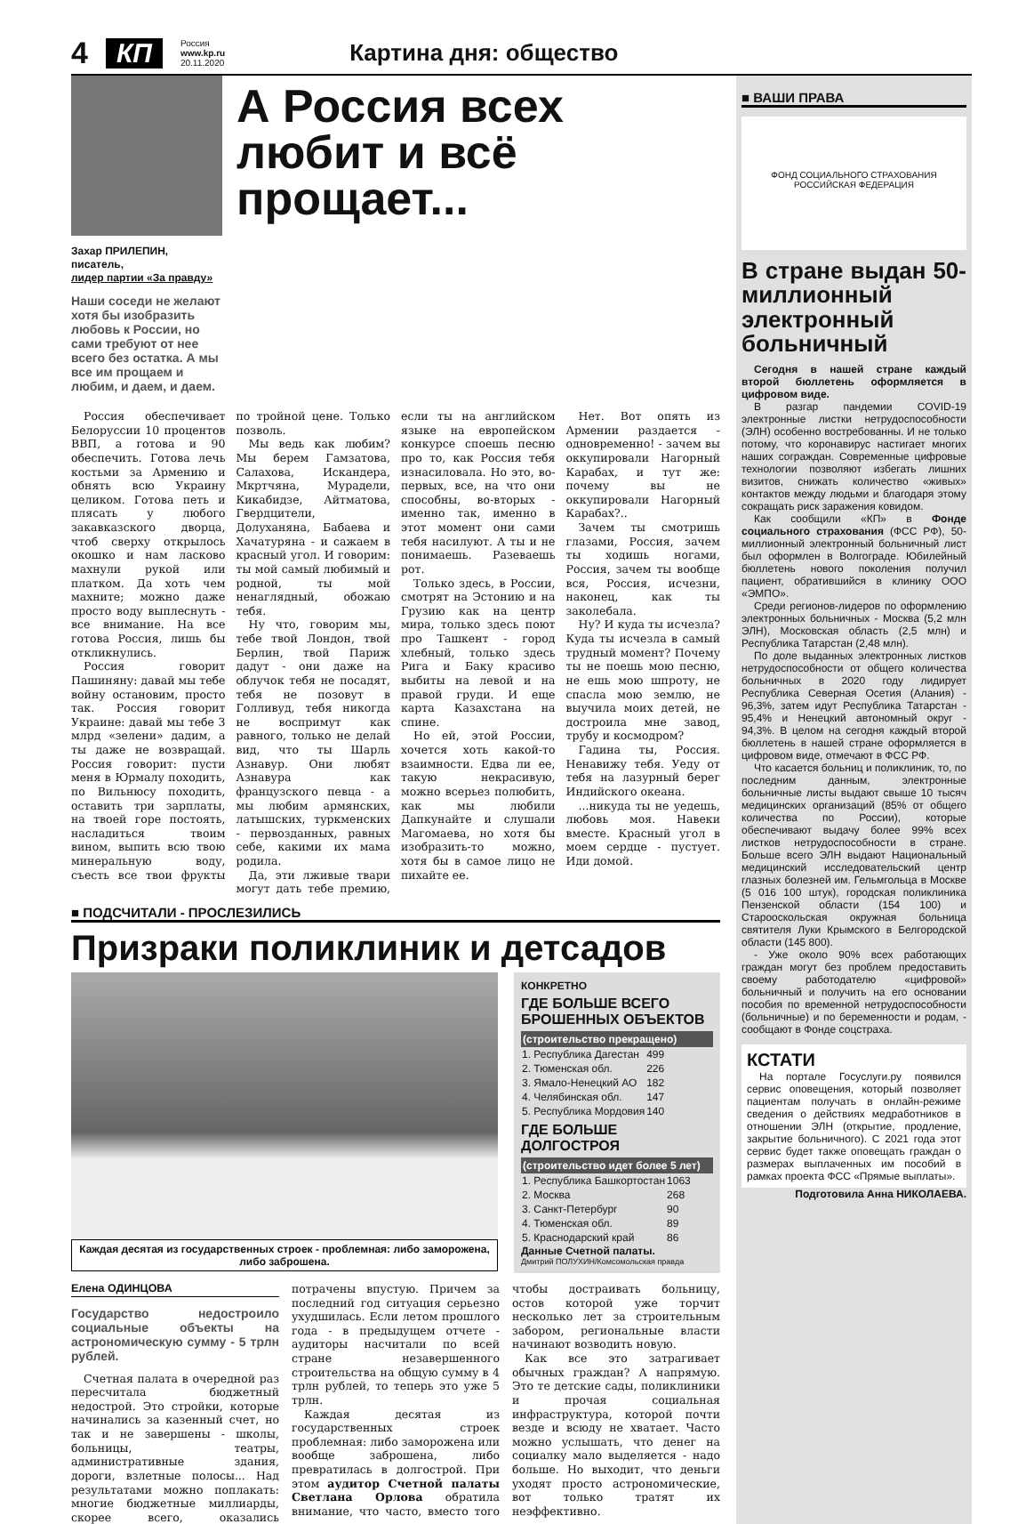4 КП Россия
www.kp.ru
20.11.2020 Картина дня: общество
Захар ПРИЛЕПИН,
писатель,
лидер партии «За правду»
Наши соседи не желают хотя бы изобразить любовь к России, но сами требуют от нее всего без остатка. А мы все им прощаем и любим, и даем, и даем.
А Россия всех любит и всё прощает...
Россия обеспечивает Белоруссии 10 процентов ВВП, а готова и 90 обеспечить. Готова лечь костьми за Армению и обнять всю Украину целиком. Готова петь и плясать у любого закавказского дворца, чтоб сверху открылось окошко и нам ласково махнули рукой или платком. Да хоть чем махните; можно даже просто воду выплеснуть - все внимание. На все готова Россия, лишь бы откликнулись.
Россия говорит Пашиняну: давай мы тебе войну остановим, просто так. Россия говорит Украине: давай мы тебе 3 млрд «зелени» дадим, а ты даже не возвращай. Россия говорит: пусти меня в Юрмалу походить, по Вильнюсу походить, оставить три зарплаты, на твоей горе постоять, насладиться твоим вином, выпить всю твою минеральную воду, съесть все твои фрукты по тройной цене. Только позволь.
Мы ведь как любим? Мы берем Гамзатова, Салахова, Искандера, Мкртчяна, Мурадели, Кикабидзе, Айтматова, Гвердцители, Долуханяна, Бабаева и Хачатуряна - и сажаем в красный угол. И говорим: ты мой самый любимый и родной, ты мой ненаглядный, обожаю тебя.
Ну что, говорим мы, тебе твой Лондон, твой Берлин, твой Париж дадут - они даже на облучок тебя не посадят, тебя не позовут в Голливуд, тебя никогда не воспримут как равного, только не делай вид, что ты Шарль Азнавур. Они любят Азнавура как французского певца - а мы любим армянских, латышских, туркменских - первозданных, равных себе, какими их мама родила.
Да, эти лживые твари могут дать тебе премию, если ты на английском языке на европейском конкурсе споешь песню про то, как Россия тебя изнасиловала. Но это, во-первых, все, на что они способны, во-вторых - именно так, именно в этот момент они сами тебя насилуют. А ты и не понимаешь. Разеваешь рот.
Только здесь, в России, смотрят на Эстонию и на Грузию как на центр мира, только здесь поют про Ташкент - город хлебный, только здесь Рига и Баку красиво выбиты на левой и на правой груди. И еще карта Казахстана на спине.
Но ей, этой России, хочется хоть какой-то взаимности. Едва ли ее, такую некрасивую, можно всерьез полюбить, как мы любили Дапкунайте и слушали Магомаева, но хотя бы изобразить-то можно, хотя бы в самое лицо не пихайте ее.
Нет. Вот опять из Армении раздается - одновременно! - зачем вы оккупировали Нагорный Карабах, и тут же: почему вы не оккупировали Нагорный Карабах?..
Зачем ты смотришь глазами, Россия, зачем ты ходишь ногами, Россия, зачем ты вообще вся, Россия, исчезни, наконец, как ты заколебала.
Ну? И куда ты исчезла? Куда ты исчезла в самый трудный момент? Почему ты не поешь мою песню, не ешь мою шпроту, не спасла мою землю, не выучила моих детей, не достроила мне завод, трубу и космодром?
Гадина ты, Россия. Ненавижу тебя. Уеду от тебя на лазурный берег Индийского океана.
...никуда ты не уедешь, любовь моя. Навеки вместе. Красный угол в моем сердце - пустует. Иди домой.
■ ПОДСЧИТАЛИ - ПРОСЛЕЗИЛИСЬ
Призраки поликлиник и детсадов
Каждая десятая из государственных строек - проблемная: либо заморожена, либо заброшена.
КОНКРЕТНО
ГДЕ БОЛЬШЕ ВСЕГО БРОШЕННЫХ ОБЪЕКТОВ
(строительство прекращено)
| 1. Республика Дагестан | 499 |
| 2. Тюменская обл. | 226 |
| 3. Ямало-Ненецкий АО | 182 |
| 4. Челябинская обл. | 147 |
| 5. Республика Мордовия | 140 |
ГДЕ БОЛЬШЕ ДОЛГОСТРОЯ
(строительство идет более 5 лет)
| 1. Республика Башкортостан | 1063 |
| 2. Москва | 268 |
| 3. Санкт-Петербург | 90 |
| 4. Тюменская обл. | 89 |
| 5. Краснодарский край | 86 |
Данные Счетной палаты.
Дмитрий ПОЛУХИН/Комсомольская правда
Елена ОДИНЦОВА
Государство недостроило социальные объекты на астрономическую сумму - 5 трлн рублей.
Счетная палата в очередной раз пересчитала бюджетный недострой. Это стройки, которые начинались за казенный счет, но так и не завершены - школы, больницы, театры, административные здания, дороги, взлетные полосы... Над результатами можно поплакать: многие бюджетные миллиарды, скорее всего, оказались потрачены впустую. Причем за последний год ситуация серьезно ухудшилась. Если летом прошлого года - в предыдущем отчете - аудиторы насчитали по всей стране незавершенного строительства на общую сумму в 4 трлн рублей, то теперь это уже 5 трлн.
Каждая десятая из государственных строек проблемная: либо заморожена или вообще заброшена, либо превратилась в долгострой. При этом аудитор Счетной палаты Светлана Орлова обратила внимание, что часто, вместо того чтобы достраивать больницу, остов которой уже торчит несколько лет за строительным забором, региональные власти начинают возводить новую.
Как все это затрагивает обычных граждан? А напрямую. Это те детские сады, поликлиники и прочая социальная инфраструктура, которой почти везде и всюду не хватает. Часто можно услышать, что денег на социалку мало выделяется - надо больше. Но выходит, что деньги уходят просто астрономические, вот только тратят их неэффективно.
■ ВАШИ ПРАВА
ФОНД СОЦИАЛЬНОГО СТРАХОВАНИЯ РОССИЙСКАЯ ФЕДЕРАЦИЯ
В стране выдан 50-миллионный электронный больничный
Сегодня в нашей стране каждый второй бюллетень оформляется в цифровом виде.
В разгар пандемии COVID-19 электронные листки нетрудоспособности (ЭЛН) особенно востребованны. И не только потому, что коронавирус настигает многих наших сограждан. Современные цифровые технологии позволяют избегать лишних визитов, снижать количество «живых» контактов между людьми и благодаря этому сокращать риск заражения ковидом.
Как сообщили «КП» в Фонде социального страхования (ФСС РФ), 50-миллионный электронный больничный лист был оформлен в Волгограде. Юбилейный бюллетень нового поколения получил пациент, обратившийся в клинику ООО «ЭМПО».
Среди регионов-лидеров по оформлению электронных больничных - Москва (5,2 млн ЭЛН), Московская область (2,5 млн) и Республика Татарстан (2,48 млн).
По доле выданных электронных листков нетрудоспособности от общего количества больничных в 2020 году лидирует Республика Северная Осетия (Алания) - 96,3%, затем идут Республика Татарстан - 95,4% и Ненецкий автономный округ - 94,3%. В целом на сегодня каждый второй бюллетень в нашей стране оформляется в цифровом виде, отмечают в ФСС РФ.
Что касается больниц и поликлиник, то, по последним данным, электронные больничные листы выдают свыше 10 тысяч медицинских организаций (85% от общего количества по России), которые обеспечивают выдачу более 99% всех листков нетрудоспособности в стране. Больше всего ЭЛН выдают Национальный медицинский исследовательский центр глазных болезней им. Гельмгольца в Москве (5 016 100 штук), городская поликлиника Пензенской области (154 100) и Старооскольская окружная больница святителя Луки Крымского в Белгородской области (145 800).
- Уже около 90% всех работающих граждан могут без проблем предоставить своему работодателю «цифровой» больничный и получить на его основании пособия по временной нетрудоспособности (больничные) и по беременности и родам, - сообщают в Фонде соцстраха.
КСТАТИ
На портале Госуслуги.ру появился сервис оповещения, который позволяет пациентам получать в онлайн-режиме сведения о действиях медработников в отношении ЭЛН (открытие, продление, закрытие больничного). С 2021 года этот сервис будет также оповещать граждан о размерах выплаченных им пособий в рамках проекта ФСС «Прямые выплаты».
Подготовила Анна НИКОЛАЕВА.